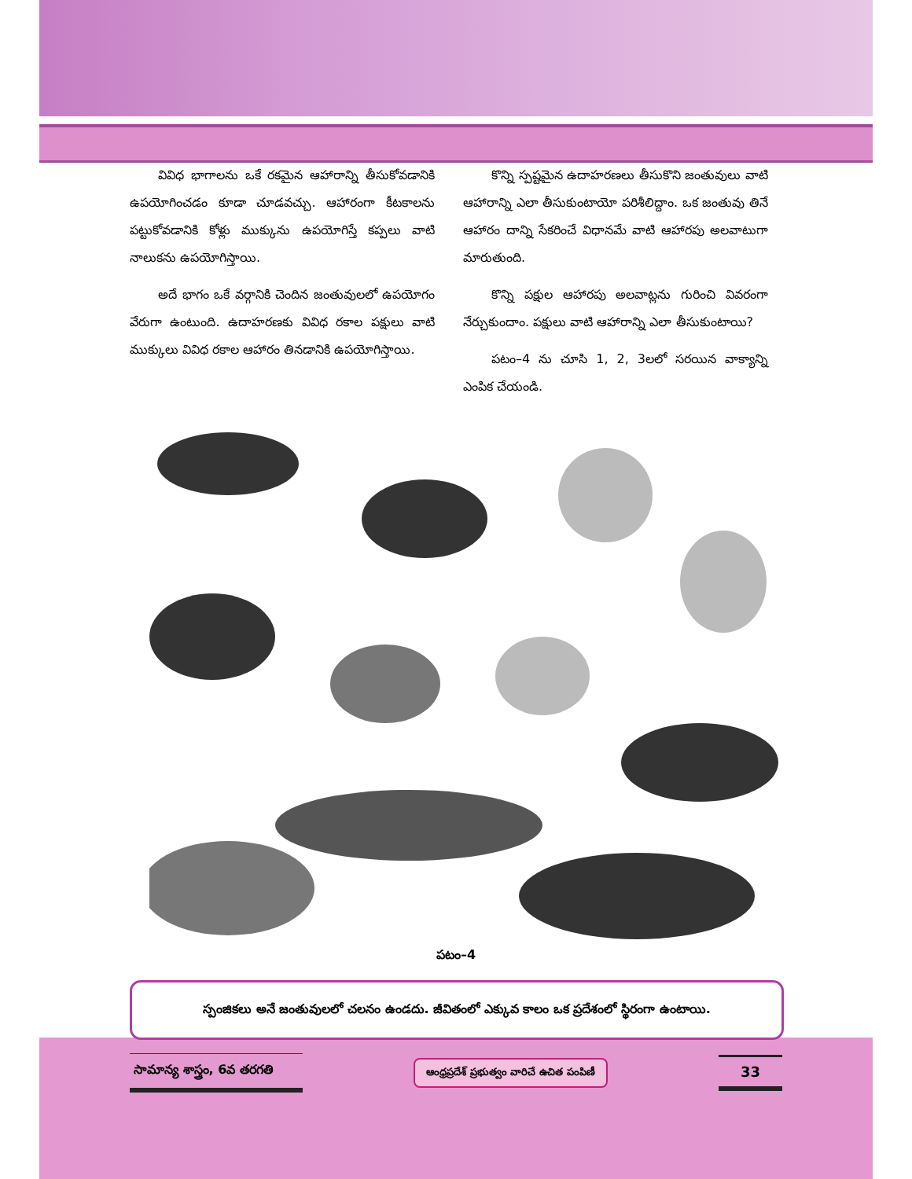వివిధ భాగాలను ఒకే రకమైన ఆహారాన్ని తీసుకోవడానికి ఉపయోగించడం కూడా చూడవచ్చు. ఆహారంగా కీటకాలను పట్టుకోవడానికి కోళ్లు ముక్కును ఉపయోగిస్తే కప్పలు వాటి నాలుకను ఉపయోగిస్తాయి.
అదే భాగం ఒకే వర్గానికి చెందిన జంతువులలో ఉపయోగం వేరుగా ఉంటుంది. ఉదాహరణకు వివిధ రకాల పక్షులు వాటి ముక్కులు వివిధ రకాల ఆహారం తినడానికి ఉపయోగిస్తాయి.
కొన్ని స్పష్టమైన ఉదాహరణలు తీసుకొని జంతువులు వాటి ఆహారాన్ని ఎలా తీసుకుంటాయో పరిశీలిద్దాం. ఒక జంతువు తినే ఆహారం దాన్ని సేకరించే విధానమే వాటి ఆహారపు అలవాటుగా మారుతుంది.
కొన్ని పక్షుల ఆహారపు అలవాట్లను గురించి వివరంగా నేర్చుకుందాం. పక్షులు వాటి ఆహారాన్ని ఎలా తీసుకుంటాయి?
పటం–4 ను చూసి 1, 2, 3లలో సరయిన వాక్యాన్ని ఎంపిక చేయండి.
పటం–4
స్పంజికలు అనే జంతువులలో చలనం ఉండదు. జీవితంలో ఎక్కువ కాలం ఒక ప్రదేశంలో స్థిరంగా ఉంటాయి.
సామాన్య శాస్త్రం, 6వ తరగతి
ఆంధ్రప్రదేశ్ ప్రభుత్వం వారిచే ఉచిత పంపిణీ
33